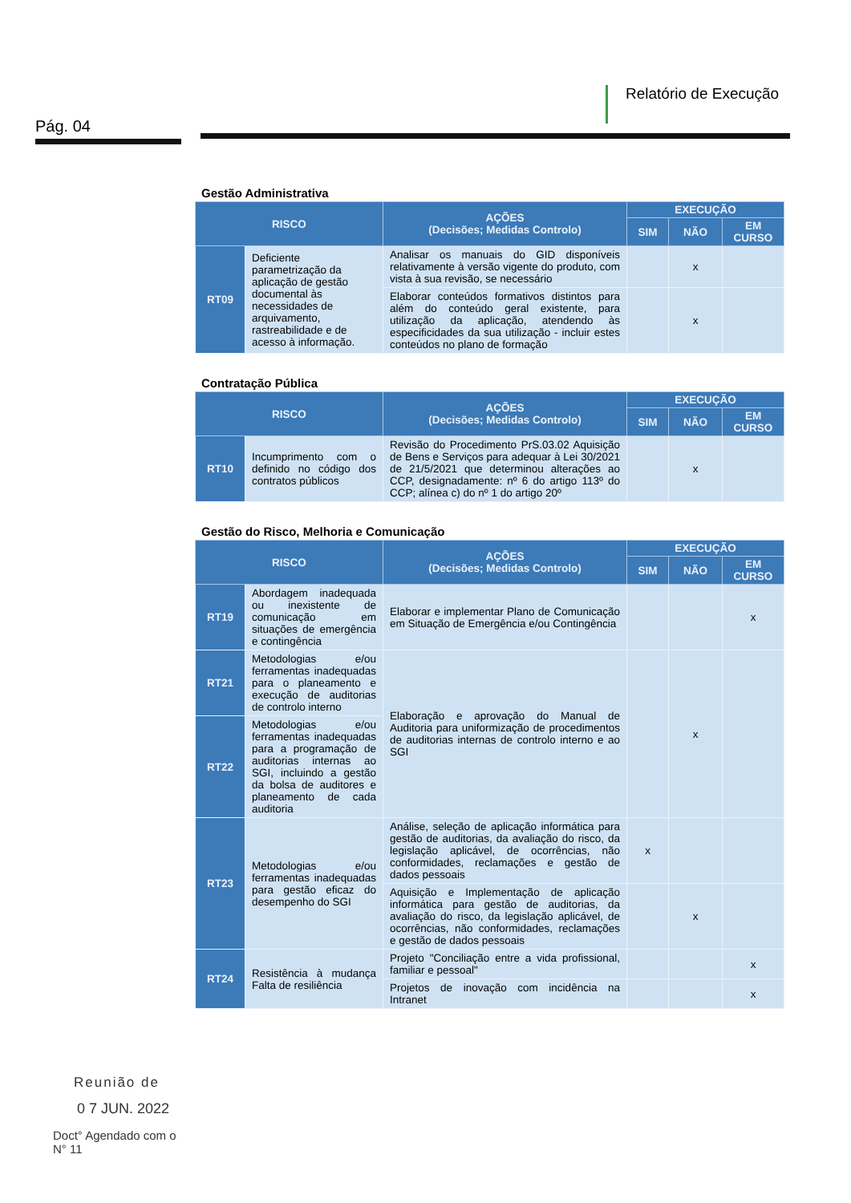Pág. 04
Relatório de Execução
Gestão Administrativa
| RISCO | | AÇÕES (Decisões; Medidas Controlo) | EXECUÇÃO | | |
| --- | --- | --- | --- | --- | --- |
| | | | SIM | NÃO | EM CURSO |
| RT09 | Deficiente parametrização da aplicação de gestão documental às necessidades de arquivamento, rastreabilidade e de acesso à informação. | Analisar os manuais do GID disponíveis relativamente à versão vigente do produto, com vista à sua revisão, se necessário | | x | |
| | | Elaborar conteúdos formativos distintos para além do conteúdo geral existente, para utilização da aplicação, atendendo às especificidades da sua utilização - incluir estes conteúdos no plano de formação | | x | |
Contratação Pública
| RISCO | | AÇÕES (Decisões; Medidas Controlo) | EXECUÇÃO | | |
| --- | --- | --- | --- | --- | --- |
| | | | SIM | NÃO | EM CURSO |
| RT10 | Incumprimento com o definido no código dos contratos públicos | Revisão do Procedimento PrS.03.02 Aquisição de Bens e Serviços para adequar à Lei 30/2021 de 21/5/2021 que determinou alterações ao CCP, designadamente: nº 6 do artigo 113º do CCP; alínea c) do nº 1 do artigo 20º | | x | |
Gestão do Risco, Melhoria e Comunicação
| RISCO | | AÇÕES (Decisões; Medidas Controlo) | EXECUÇÃO | | |
| --- | --- | --- | --- | --- | --- |
| | | | SIM | NÃO | EM CURSO |
| RT19 | Abordagem inadequada ou inexistente de comunicação em situações de emergência e contingência | Elaborar e implementar Plano de Comunicação em Situação de Emergência e/ou Contingência | | | x |
| RT21 | Metodologias e/ou ferramentas inadequadas para o planeamento e execução de auditorias de controlo interno | Elaboração e aprovação do Manual de Auditoria para uniformização de procedimentos de auditorias internas de controlo interno e ao SGI | | x | |
| RT22 | Metodologias e/ou ferramentas inadequadas para a programação de auditorias internas ao SGI, incluindo a gestão da bolsa de auditores e planeamento de cada auditoria | | | | |
| RT23 | Metodologias e/ou ferramentas inadequadas para gestão eficaz do desempenho do SGI | Análise, seleção de aplicação informática para gestão de auditorias, da avaliação do risco, da legislação aplicável, de ocorrências, não conformidades, reclamações e gestão de dados pessoais | x | | |
| | | Aquisição e Implementação de aplicação informática para gestão de auditorias, da avaliação do risco, da legislação aplicável, de ocorrências, não conformidades, reclamações e gestão de dados pessoais | | x | |
| RT24 | Resistência à mudança Falta de resiliência | Projeto "Conciliação entre a vida profissional, familiar e pessoal" | | | x |
| | | Projetos de inovação com incidência na Intranet | | | x |
Reunião de
0 7 JUN. 2022
Doct° Agendado com o
N° 11